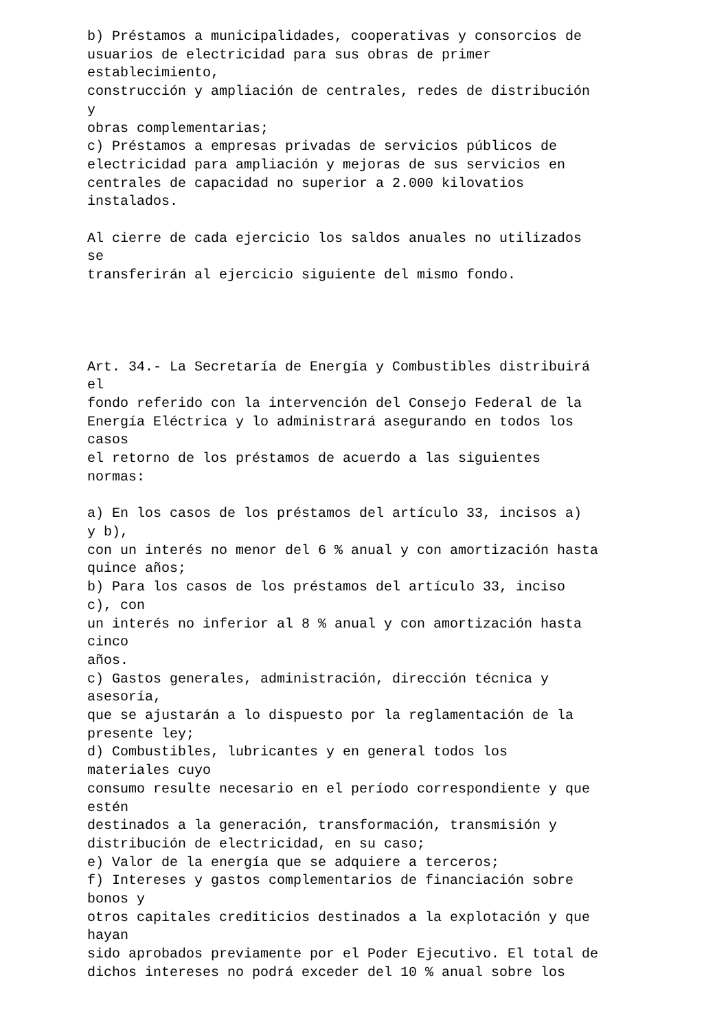b) Préstamos a municipalidades, cooperativas y consorcios de usuarios de electricidad para sus obras de primer establecimiento, construcción y ampliación de centrales, redes de distribución y obras complementarias; c) Préstamos a empresas privadas de servicios públicos de electricidad para ampliación y mejoras de sus servicios en centrales de capacidad no superior a 2.000 kilovatios instalados. Al cierre de cada ejercicio los saldos anuales no utilizados se transferirán al ejercicio siguiente del mismo fondo. Art. 34.- La Secretaría de Energía y Combustibles distribuirá el fondo referido con la intervención del Consejo Federal de la Energía Eléctrica y lo administrará asegurando en todos los casos el retorno de los préstamos de acuerdo a las siguientes normas: a) En los casos de los préstamos del artículo 33, incisos a) y b), con un interés no menor del 6 % anual y con amortización hasta quince años; b) Para los casos de los préstamos del artículo 33, inciso c), con un interés no inferior al 8 % anual y con amortización hasta cinco años. c) Gastos generales, administración, dirección técnica y asesoría, que se ajustarán a lo dispuesto por la reglamentación de la presente ley; d) Combustibles, lubricantes y en general todos los materiales cuyo consumo resulte necesario en el período correspondiente y que estén destinados a la generación, transformación, transmisión y distribución de electricidad, en su caso; e) Valor de la energía que se adquiere a terceros; f) Intereses y gastos complementarios de financiación sobre bonos y otros capitales crediticios destinados a la explotación y que hayan sido aprobados previamente por el Poder Ejecutivo. El total de dichos intereses no podrá exceder del 10 % anual sobre los